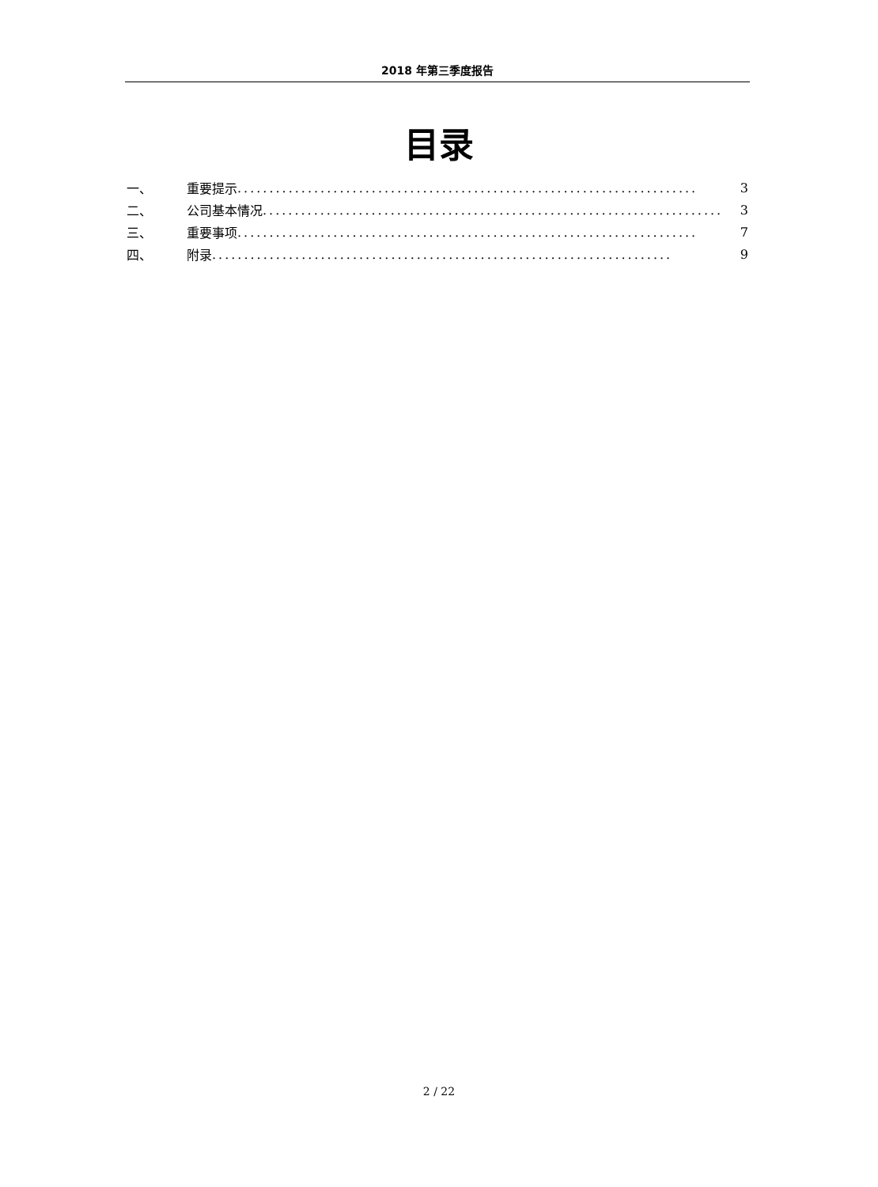2018 年第三季度报告
目录
一、 重要提示........................................................................ 3
二、 公司基本情况........................................................................ 3
三、 重要事项........................................................................ 7
四、 附录........................................................................ 9
2 / 22